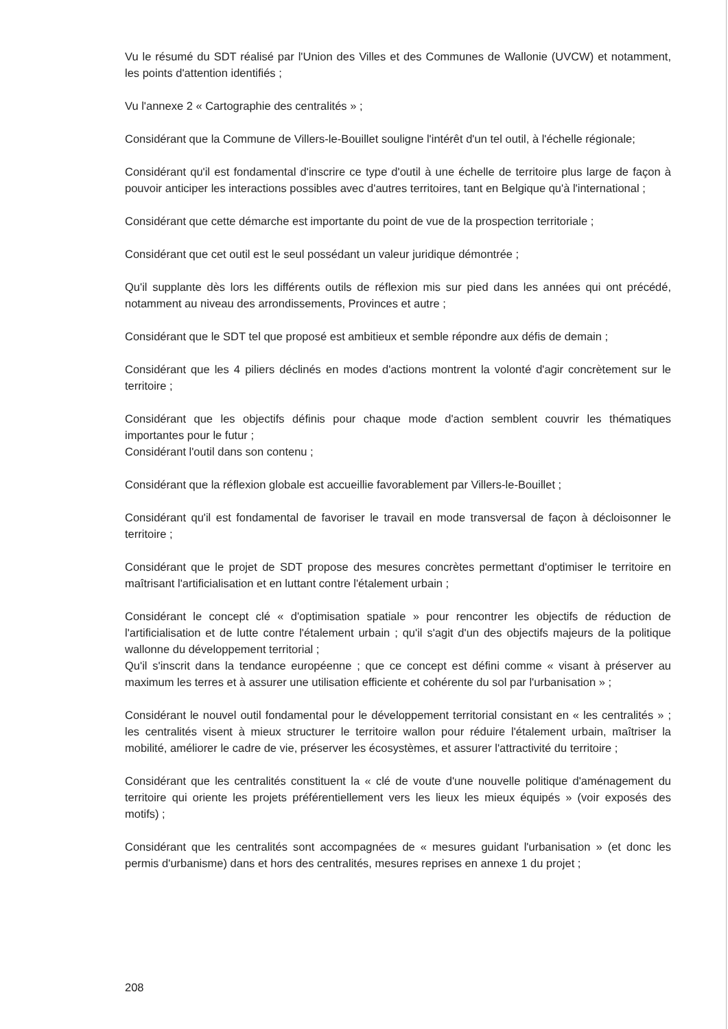Vu le résumé du SDT réalisé par l'Union des Villes et des Communes de Wallonie (UVCW) et notamment, les points d'attention identifiés ;
Vu l'annexe 2 « Cartographie des centralités » ;
Considérant que la Commune de Villers-le-Bouillet souligne l'intérêt d'un tel outil, à l'échelle régionale;
Considérant qu'il est fondamental d'inscrire ce type d'outil à une échelle de territoire plus large de façon à pouvoir anticiper les interactions possibles avec d'autres territoires, tant en Belgique qu'à l'international ;
Considérant que cette démarche est importante du point de vue de la prospection territoriale ;
Considérant que cet outil est le seul possédant un valeur juridique démontrée ;
Qu'il supplante dès lors les différents outils de réflexion mis sur pied dans les années qui ont précédé, notamment au niveau des arrondissements, Provinces et autre ;
Considérant que le SDT tel que proposé est ambitieux et semble répondre aux défis de demain ;
Considérant que les 4 piliers déclinés en modes d'actions montrent la volonté d'agir concrètement sur le territoire ;
Considérant que les objectifs définis pour chaque mode d'action semblent couvrir les thématiques importantes pour le futur ;
Considérant l'outil dans son contenu ;
Considérant que la réflexion globale est accueillie favorablement par Villers-le-Bouillet ;
Considérant qu'il est fondamental de favoriser le travail en mode transversal de façon à décloisonner le territoire ;
Considérant que le projet de SDT propose des mesures concrètes permettant d'optimiser le territoire en maîtrisant l'artificialisation et en luttant contre l'étalement urbain ;
Considérant le concept clé « d'optimisation spatiale » pour rencontrer les objectifs de réduction de l'artificialisation et de lutte contre l'étalement urbain ; qu'il s'agit d'un des objectifs majeurs de la politique wallonne du développement territorial ;
Qu'il s'inscrit dans la tendance européenne ; que ce concept est défini comme « visant à préserver au maximum les terres et à assurer une utilisation efficiente et cohérente du sol par l'urbanisation » ;
Considérant le nouvel outil fondamental pour le développement territorial consistant en « les centralités » ; les centralités visent à mieux structurer le territoire wallon pour réduire l'étalement urbain, maîtriser la mobilité, améliorer le cadre de vie, préserver les écosystèmes, et assurer l'attractivité du territoire ;
Considérant que les centralités constituent la « clé de voute d'une nouvelle politique d'aménagement du territoire qui oriente les projets préférentiellement vers les lieux les mieux équipés » (voir exposés des motifs) ;
Considérant que les centralités sont accompagnées de « mesures guidant l'urbanisation » (et donc les permis d'urbanisme) dans et hors des centralités, mesures reprises en annexe 1 du projet ;
208